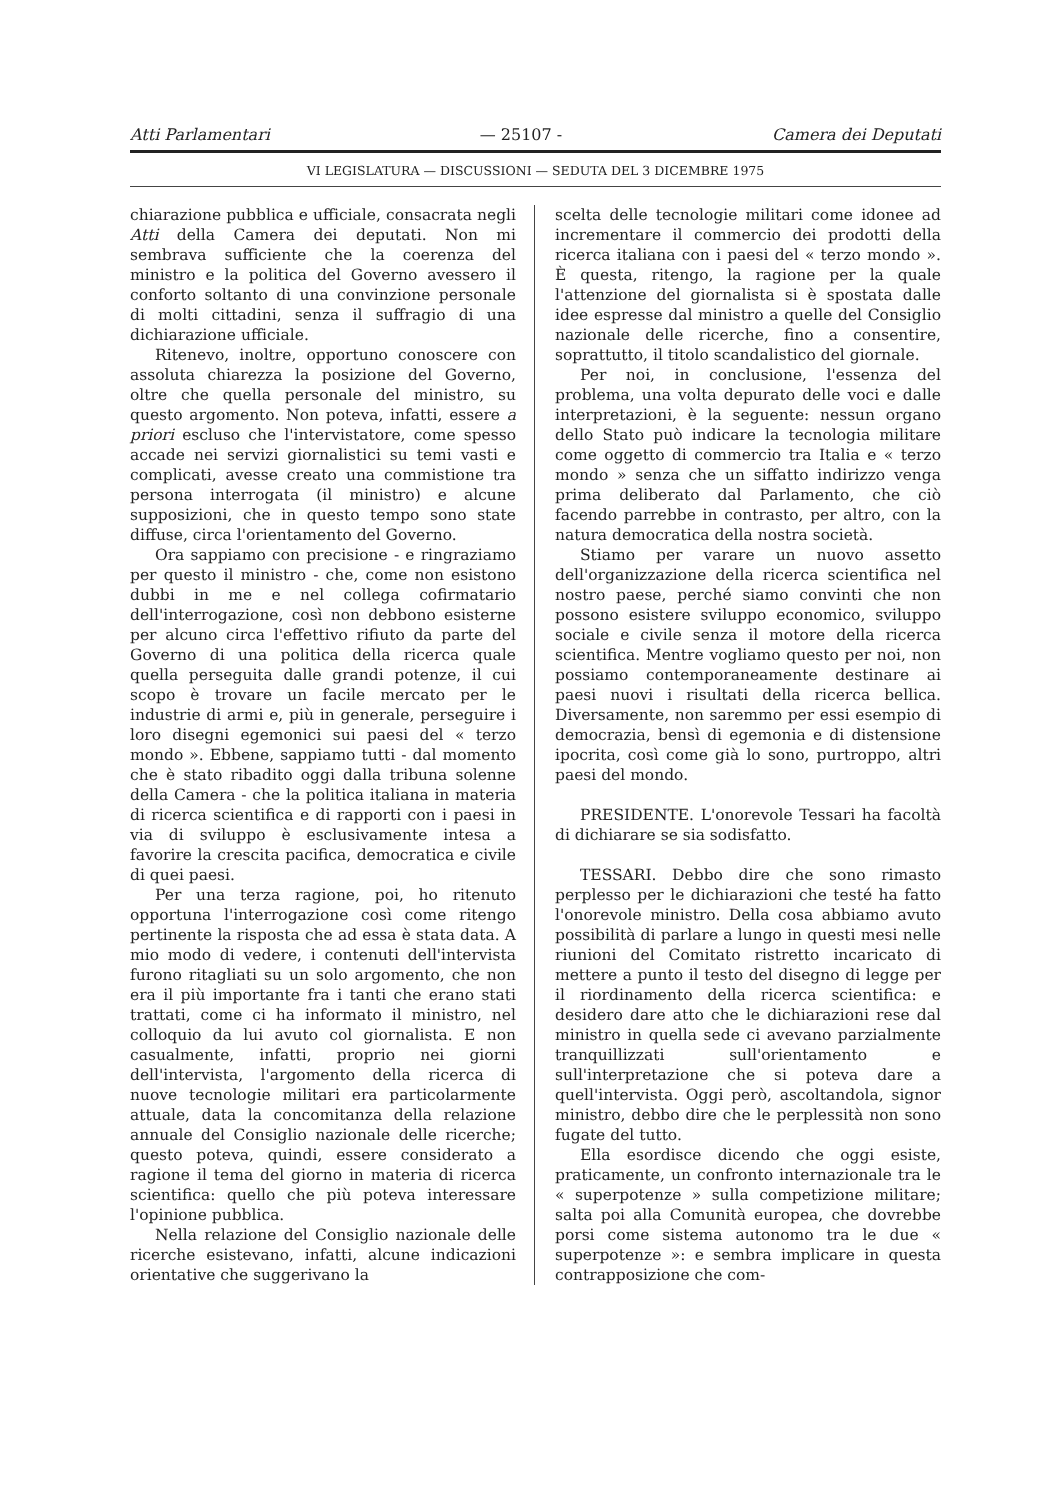Atti Parlamentari — 25107 - Camera dei Deputati
VI LEGISLATURA — DISCUSSIONI — SEDUTA DEL 3 DICEMBRE 1975
chiarazione pubblica e ufficiale, consacrata negli Atti della Camera dei deputati. Non mi sembrava sufficiente che la coerenza del ministro e la politica del Governo avessero il conforto soltanto di una convinzione personale di molti cittadini, senza il suffragio di una dichiarazione ufficiale.
Ritenevo, inoltre, opportuno conoscere con assoluta chiarezza la posizione del Governo, oltre che quella personale del ministro, su questo argomento. Non poteva, infatti, essere a priori escluso che l'intervistatore, come spesso accade nei servizi giornalistici su temi vasti e complicati, avesse creato una commistione tra persona interrogata (il ministro) e alcune supposizioni, che in questo tempo sono state diffuse, circa l'orientamento del Governo.
Ora sappiamo con precisione - e ringraziamo per questo il ministro - che, come non esistono dubbi in me e nel collega cofirmatario dell'interrogazione, così non debbono esisterne per alcuno circa l'effettivo rifiuto da parte del Governo di una politica della ricerca quale quella perseguita dalle grandi potenze, il cui scopo è trovare un facile mercato per le industrie di armi e, più in generale, perseguire i loro disegni egemonici sui paesi del « terzo mondo ». Ebbene, sappiamo tutti - dal momento che è stato ribadito oggi dalla tribuna solenne della Camera - che la politica italiana in materia di ricerca scientifica e di rapporti con i paesi in via di sviluppo è esclusivamente intesa a favorire la crescita pacifica, democratica e civile di quei paesi.
Per una terza ragione, poi, ho ritenuto opportuna l'interrogazione così come ritengo pertinente la risposta che ad essa è stata data. A mio modo di vedere, i contenuti dell'intervista furono ritagliati su un solo argomento, che non era il più importante fra i tanti che erano stati trattati, come ci ha informato il ministro, nel colloquio da lui avuto col giornalista. E non casualmente, infatti, proprio nei giorni dell'intervista, l'argomento della ricerca di nuove tecnologie militari era particolarmente attuale, data la concomitanza della relazione annuale del Consiglio nazionale delle ricerche; questo poteva, quindi, essere considerato a ragione il tema del giorno in materia di ricerca scientifica: quello che più poteva interessare l'opinione pubblica.
Nella relazione del Consiglio nazionale delle ricerche esistevano, infatti, alcune indicazioni orientative che suggerivano la
scelta delle tecnologie militari come idonee ad incrementare il commercio dei prodotti della ricerca italiana con i paesi del « terzo mondo ». È questa, ritengo, la ragione per la quale l'attenzione del giornalista si è spostata dalle idee espresse dal ministro a quelle del Consiglio nazionale delle ricerche, fino a consentire, soprattutto, il titolo scandalistico del giornale.
Per noi, in conclusione, l'essenza del problema, una volta depurato delle voci e dalle interpretazioni, è la seguente: nessun organo dello Stato può indicare la tecnologia militare come oggetto di commercio tra Italia e « terzo mondo » senza che un siffatto indirizzo venga prima deliberato dal Parlamento, che ciò facendo parrebbe in contrasto, per altro, con la natura democratica della nostra società.
Stiamo per varare un nuovo assetto dell'organizzazione della ricerca scientifica nel nostro paese, perché siamo convinti che non possono esistere sviluppo economico, sviluppo sociale e civile senza il motore della ricerca scientifica. Mentre vogliamo questo per noi, non possiamo contemporaneamente destinare ai paesi nuovi i risultati della ricerca bellica. Diversamente, non saremmo per essi esempio di democrazia, bensì di egemonia e di distensione ipocrita, così come già lo sono, purtroppo, altri paesi del mondo.
PRESIDENTE. L'onorevole Tessari ha facoltà di dichiarare se sia sodisfatto.
TESSARI. Debbo dire che sono rimasto perplesso per le dichiarazioni che testé ha fatto l'onorevole ministro. Della cosa abbiamo avuto possibilità di parlare a lungo in questi mesi nelle riunioni del Comitato ristretto incaricato di mettere a punto il testo del disegno di legge per il riordinamento della ricerca scientifica: e desidero dare atto che le dichiarazioni rese dal ministro in quella sede ci avevano parzialmente tranquillizzati sull'orientamento e sull'interpretazione che si poteva dare a quell'intervista. Oggi però, ascoltandola, signor ministro, debbo dire che le perplessità non sono fugate del tutto.
Ella esordisce dicendo che oggi esiste, praticamente, un confronto internazionale tra le « superpotenze » sulla competizione militare; salta poi alla Comunità europea, che dovrebbe porsi come sistema autonomo tra le due « superpotenze »: e sembra implicare in questa contrapposizione che com-